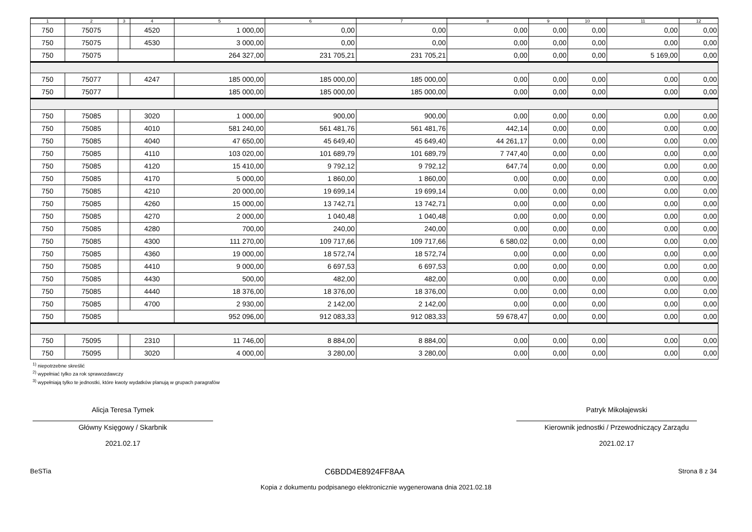| 1 | 2 | 3 | 4 | 5 | 6 | 7 | 8 | 9 | 10 | 11 | 12 |
| --- | --- | --- | --- | --- | --- | --- | --- | --- | --- | --- | --- |
| 750 | 75075 | | 4520 | 1 000,00 | 0,00 | 0,00 | 0,00 | 0,00 | 0,00 | 0,00 | 0,00 |
| 750 | 75075 | | 4530 | 3 000,00 | 0,00 | 0,00 | 0,00 | 0,00 | 0,00 | 0,00 | 0,00 |
| 750 | 75075 | | | 264 327,00 | 231 705,21 | 231 705,21 | 0,00 | 0,00 | 0,00 | 5 169,00 | 0,00 |
| 750 | 75077 | | 4247 | 185 000,00 | 185 000,00 | 185 000,00 | 0,00 | 0,00 | 0,00 | 0,00 | 0,00 |
| 750 | 75077 | | | 185 000,00 | 185 000,00 | 185 000,00 | 0,00 | 0,00 | 0,00 | 0,00 | 0,00 |
| 750 | 75085 | | 3020 | 1 000,00 | 900,00 | 900,00 | 0,00 | 0,00 | 0,00 | 0,00 | 0,00 |
| 750 | 75085 | | 4010 | 581 240,00 | 561 481,76 | 561 481,76 | 442,14 | 0,00 | 0,00 | 0,00 | 0,00 |
| 750 | 75085 | | 4040 | 47 650,00 | 45 649,40 | 45 649,40 | 44 261,17 | 0,00 | 0,00 | 0,00 | 0,00 |
| 750 | 75085 | | 4110 | 103 020,00 | 101 689,79 | 101 689,79 | 7 747,40 | 0,00 | 0,00 | 0,00 | 0,00 |
| 750 | 75085 | | 4120 | 15 410,00 | 9 792,12 | 9 792,12 | 647,74 | 0,00 | 0,00 | 0,00 | 0,00 |
| 750 | 75085 | | 4170 | 5 000,00 | 1 860,00 | 1 860,00 | 0,00 | 0,00 | 0,00 | 0,00 | 0,00 |
| 750 | 75085 | | 4210 | 20 000,00 | 19 699,14 | 19 699,14 | 0,00 | 0,00 | 0,00 | 0,00 | 0,00 |
| 750 | 75085 | | 4260 | 15 000,00 | 13 742,71 | 13 742,71 | 0,00 | 0,00 | 0,00 | 0,00 | 0,00 |
| 750 | 75085 | | 4270 | 2 000,00 | 1 040,48 | 1 040,48 | 0,00 | 0,00 | 0,00 | 0,00 | 0,00 |
| 750 | 75085 | | 4280 | 700,00 | 240,00 | 240,00 | 0,00 | 0,00 | 0,00 | 0,00 | 0,00 |
| 750 | 75085 | | 4300 | 111 270,00 | 109 717,66 | 109 717,66 | 6 580,02 | 0,00 | 0,00 | 0,00 | 0,00 |
| 750 | 75085 | | 4360 | 19 000,00 | 18 572,74 | 18 572,74 | 0,00 | 0,00 | 0,00 | 0,00 | 0,00 |
| 750 | 75085 | | 4410 | 9 000,00 | 6 697,53 | 6 697,53 | 0,00 | 0,00 | 0,00 | 0,00 | 0,00 |
| 750 | 75085 | | 4430 | 500,00 | 482,00 | 482,00 | 0,00 | 0,00 | 0,00 | 0,00 | 0,00 |
| 750 | 75085 | | 4440 | 18 376,00 | 18 376,00 | 18 376,00 | 0,00 | 0,00 | 0,00 | 0,00 | 0,00 |
| 750 | 75085 | | 4700 | 2 930,00 | 2 142,00 | 2 142,00 | 0,00 | 0,00 | 0,00 | 0,00 | 0,00 |
| 750 | 75085 | | | 952 096,00 | 912 083,33 | 912 083,33 | 59 678,47 | 0,00 | 0,00 | 0,00 | 0,00 |
| 750 | 75095 | | 2310 | 11 746,00 | 8 884,00 | 8 884,00 | 0,00 | 0,00 | 0,00 | 0,00 | 0,00 |
| 750 | 75095 | | 3020 | 4 000,00 | 3 280,00 | 3 280,00 | 0,00 | 0,00 | 0,00 | 0,00 | 0,00 |
<sup>1)</sup> niepotrzebne skreślić
<sup>2)</sup> wypełniać tylko za rok sprawozdawczy
<sup>3)</sup> wypełniają tylko te jednostki, które kwoty wydatków planują w grupach paragrafów
Alicja Teresa Tymek
Główny Księgowy / Skarbnik
2021.02.17
Patryk Mikołajewski
Kierownik jednostki / Przewodniczący Zarządu
2021.02.17
BeSTia C6BDD4E8924FF8AA Strona 8 z 34
Kopia z dokumentu podpisanego elektronicznie wygenerowana dnia 2021.02.18